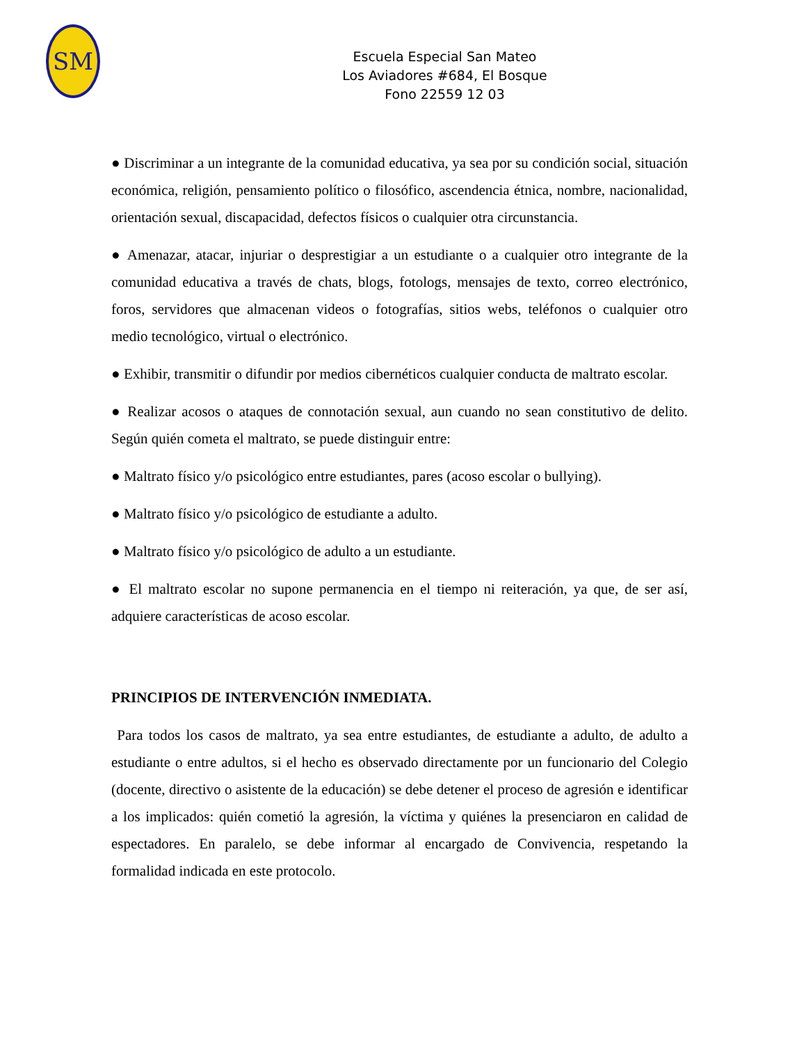SM
Escuela Especial San Mateo
Los Aviadores #684, El Bosque
Fono 22559 12 03
● Discriminar a un integrante de la comunidad educativa, ya sea por su condición social, situación económica, religión, pensamiento político o filosófico, ascendencia étnica, nombre, nacionalidad, orientación sexual, discapacidad, defectos físicos o cualquier otra circunstancia.
● Amenazar, atacar, injuriar o desprestigiar a un estudiante o a cualquier otro integrante de la comunidad educativa a través de chats, blogs, fotologs, mensajes de texto, correo electrónico, foros, servidores que almacenan videos o fotografías, sitios webs, teléfonos o cualquier otro medio tecnológico, virtual o electrónico.
● Exhibir, transmitir o difundir por medios cibernéticos cualquier conducta de maltrato escolar.
● Realizar acosos o ataques de connotación sexual, aun cuando no sean constitutivo de delito. Según quién cometa el maltrato, se puede distinguir entre:
● Maltrato físico y/o psicológico entre estudiantes, pares (acoso escolar o bullying).
● Maltrato físico y/o psicológico de estudiante a adulto.
● Maltrato físico y/o psicológico de adulto a un estudiante.
● El maltrato escolar no supone permanencia en el tiempo ni reiteración, ya que, de ser así, adquiere características de acoso escolar.
PRINCIPIOS DE INTERVENCIÓN INMEDIATA.
Para todos los casos de maltrato, ya sea entre estudiantes, de estudiante a adulto, de adulto a estudiante o entre adultos, si el hecho es observado directamente por un funcionario del Colegio (docente, directivo o asistente de la educación) se debe detener el proceso de agresión e identificar a los implicados: quién cometió la agresión, la víctima y quiénes la presenciaron en calidad de espectadores. En paralelo, se debe informar al encargado de Convivencia, respetando la formalidad indicada en este protocolo.